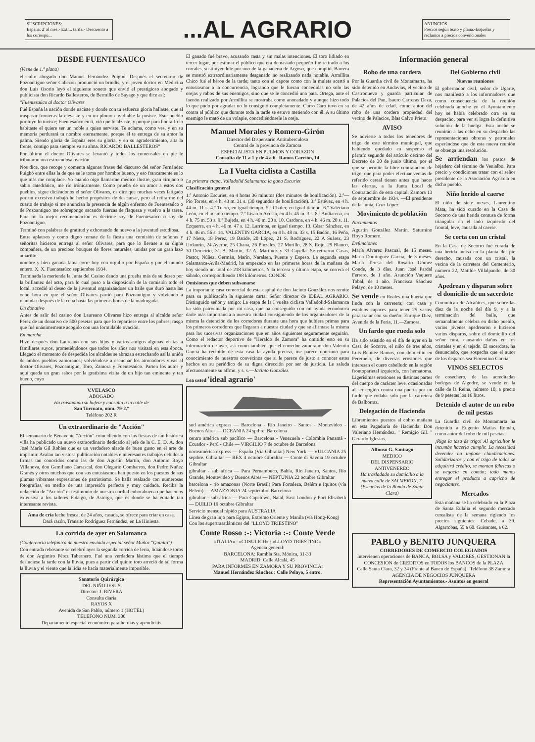SUSCRIPCIONES:
España: 2' al mes.- Extr... tarifa.- Descuento a los correspo...
...AL AGRARIO
ANUNCIOS
Precios según texto y plana.-Esquelas y reclamos a precios convencionales
DESDE FUENTESAUCO
(Viene de 1.ª plana)
el culto abogado don Manuel Fernández Puigbó. Después el secretario de Pozoantiguo señor Cabezón pronunció un brindis, y el joven doctor en Medicina don Luis Osorio leyó el siguiente soneto que envió el prestigioso abogado y publicista don Ricardo Ballesteros, de Bermillo de Sayago y que dice así:
"Fuentesaúco al doctor Olivares
Fué España la nación donde naciste y donde con tu esfuerzo gloria hallaste, que al traspasar fronteras la elevaste y en un plomo envidiable la pusiste. Este pueblo por tuyo lo tuviste; Fuentesaúco en ti, vió que lo alzaste, y porque para honrarlo lo habitaste el quiere ser un noble a quien serviste. Te aclama, como ves, y en su memoria perdurará tu nombre eternamente, porque él te entrega de su amor la palma. Siendo gloria de España eres su gloria, y en su agradecimiento, alta la frente, contigo para siempre va su alma. RICARDO BALLESTEROS"
Por último el doctor Olivares se levantó y todos los comensales en pie le tributaron una estruendosa ovación.
Nos dice, que recoge y comenta algunas frases del discurso del señor Fernández Puigbó entre ellas la de que se le toma por hombre bueno, y eso francamente es lo que más me complace. Yo cuando oigo llamarme médico ilustre, gran cirujano o sabio catedrático, me río irónicamente. Como prueba de un amor a estos dos pueblos, sigue diciéndonos el señor Olivares, os diré que muchas veces fatigado por un excesivo trabajo he hecho propósitos de descansar, pero al retirarme del cuarto de trabajo si me anuncian la presencia de algún enfermo de Fuentesaúco o de Pozoantiguo me sobrepongo sacando fuerzas de flaqueza y vuelvo a la tarea. Para mi la mejor recomendación es decirme soy de Fuentesaúco o soy de Pozoantiguo.
Terminó con palabras de gratitud y exhortando de nuevo a la juventud estudiosa.
Entre aplausos y como digno remate de la fiesta una comisión de señoras y señoritas hicieron entrega al señor Olivares, para que lo llevase a su digna compañera, de un precioso bouquet de flores naturales, unidas por un gran lazo amarillo.
nombre y bien ganada fama corre hoy con orgullo por España y por el mundo entero. X. X. Fuentesaúco septiembre 1934.
Terminada la merienda la Junta del Casino dando una prueba más de su deseo por la brillantez del acto, para lo cual puso a la disposición de la comisión todo el local, accedió al deseo de la juventud organizándose un baile que duró hasta las ocho hora en que el señor Olivares partió para Pozoantiguo y volviendo a reanudar después de la cena hasta las primeras horas de la madrugada.
Un donativo
Antes de salir del casino don Laureano Olivares hizo entrega al alcalde señor Pérez de un donativo de 500 pesetas para que lo repartiese entre los pobres; rasgo que fué unánimemente acogido con una formidable ovación.
En marcha
Hizo después don Laureano con sus hijos y varios amigos algunas visitas a familiares suyos, prometiéndonos que todos los años nos visitará en esta época. Llegado el momento de despedida los alcaldes se abrazan estrechando así la unión de ambos pueblos zamoranos; volviéndose a escuchar los atronadores vivas al doctor Olivares, Pozoantiguo, Toro, Zamora y Fuentesaúco. Parten los autos y aquí queda un gran sabor por la gratísima visita de un hijo tan eminente y tan bueno, cuyo
V.VELASCO
ABOGADO
Ha trasladado su bufete y consulta a la calle de
San Torcuato, núm. 79-2.º
Teléfono 202 R
Un extraordinario de "Acción"
El semanario de Benavente "Acción" coincidiendo con las fiestas de tan histórica villa ha publicado un nuevo extraordinario dedicado al jefe de la C. E. D. A. don José María Gil Robles que es un verdadero alarde de buen gusto en el arte de imprimir. Avalan tan vistosa publicación notables e interesantes trabajos debidos a firmas tan conocidos como las de don Agustín Martín, don Antonio Royo Villanova, don Gemiliano Carrascal, don Olegario Comharros, don Pedro Nuñez Granés y otros muchos que con sus entusiasmos han puesto en los puestos de sus plumas vibrantes expresiones de patriotismo. Se halla realzado con numerosas fotografías, en medio de una impresión perfecta y muy cuidada. Reciba la redacción de "Acción" el testimonio de nuestra cordial enhorabuena que hacemos extensiva a los talleres Fidalgo, de Astorga, que es donde se ha editado tan interesante revista.
Ama de cría leche fresca, de 24 años, casada, se ofrece para criar en casa. Dará razón, Tránsito Rodríguez Fernández, en La Hiniesta.
La corrida de ayer en Salamanca
(Conferencia telefónica de nuestro enviado especial señor Muñoz "Quinito")
Con entrada rebosante se celebró ayer la segunda corrida de feria, lidiándose toros de don Argimiro Pérez Tabernero. Fué una verdadera lástima que el tiempo desluciese la tarde con la lluvia, pues a partir del quinto toro arreció de tal forma la lluvia y el viento que la lidia se hacía materialmente imposible.
Sanatorio Quirúrgico
DEL NIÑO JESUS
Director: J. RIVERA
Consulta diaria
RAYOS X
Avenida de San Pablo, número 1 (HOTEL)
TELEFONO NUM. 300
Departamento especial económico para hernias y apendicitis
El ganado fué bravo, acusando casta y sin malas intenciones. El toro lidiado en tercer lugar, por estimar el público que era demasiado pequeño fué retirado a los corrales, sustituyéndole por uno de la ganadería de Argoso, que cumplió. Barrera se mostró extraordinariamente desganado no realizando nada notable. Armillita Chico fué el héroe de la tarde; tanto con el capote como con la muleta acertó a entusiasmar a la concurrencia, logrando que le fueran concedidas no solo las orejas y rabos de sus enemigos, sino que se le concedió una pata. Ortega, ante el faenón realizado por Armillita se mostraba como anonadado y aunque hizo todo lo que pudo por agradar no lo consiguió completamente. Curro Caro tuvo en su contra al público que durante toda la tarde se estuvo metiendo con él. A su último enemigo le mató de un volapie, concediéndosele la oreja.
Manuel Morales y Romero-Girón
Director del Dispensario Antituberculoso
Central de la provincia de Zamora
ESPECIALISTA EN PULMON Y CORAZON
Consulta de 11 a 1 y de 4 a 6 Ramos Carrión, 14
La I Vuelta ciclista a Castilla
La primera etapa, Valladolid Salamanca la gana Escuriet
Clasificación general
1.º Antonio Escuriet, en 4 horas 36 minutos (dos minutos de bonificación). 2.º—Pío Torres, en 4 h. 43 m. 31 s. (30 segundos de bonificación). 3.º Estévez, en 4 h. 44 m. 11 s. 4.º Tuero, en igual tiempo. 5.º Chafer, en igual tiempo. 6.º Valeriano León, en el mismo tiempo. 7.º Lisardo Acosta, en 4 h. 45 m. 3 s. 8.º Andiarena, en 4 h. 75 m. 53 s. 9.º Bujeda, en 4 h. 46 m. 20 s. 10. Cardona, en 4 h. 46 m. 20 s. 11. Ezquerra, en 4 h. 46 m. 47 s. 12. Larrinoa, en igual tiempo. 13. César Sánzhez, en 4 h. 46 m. 56 s. 14. VALENTIN GARCIA, en 4 h. 48 m. 33 s. 15 Badón, 16 Peña, 17 Nieto, 18 Perez, 19 Batide, 20 López, 21 S. Rodríguez, 22 A Suárez, 23 Urdanrin, 24 Ayerbe, 25 Chana, 26 Pinzales, 27 Murillo, 28 S. Rojo, 29 Blanco, 30 Demetrio, 31 B. Martín, 32 A. Martínez y 33 Capella. Se retiraron Casas, Pastor, Núñez, Germán, Marín, Naralsen, Puente y Espeso. La segunda etapa Salamanca-Avila-Madrid, ha empezado en las primeras horas de la mañana de hoy siendo un total de 218 kilómetros. Y la tercera y última etapa, se correrá el sábado, correspondiendo 198 kilómetros. CONDE
Omisiones que deben subsanarse
La importante casa comercial de esta capital de don Jacinto González nos remite para su publicación la siguiente carta: Señor director de IDEAL AGRARIO. Distinguido señor y amigo: La etapa de la I vuelta ciclista Valladolid-Salamanca ha sido patrocinada por mi casa, que ha conseguido con mi ayuda económica darle más importancia a nuestra ciudad consiguiendo de los organizadores de la misma la detención de los corredores durante una hora que hubiera primas para los primeros corredores que llegaran a nuestra ciudad y que se afirmase la misma para las sucesivas organizaciones que en años siguientes seguramente seguirán. Como el redactor deportivo de "Heraldo de Zamora" ha omitido esto en su información de ayer, así como también que el corredor zamorano don Valentín García ha recibido de esta casa la ayuda precisa, me parece oportuno para conocimiento de nuestros convecinos que si le parece de justo a conocer estos hechos en su periódico de su digna dirección por ser de justicia. Le saluda afectuosamente su affmo. y s. s.—Jacinto González.
Lea usted 'ideal agrario'
sud américa express — Barcelona - Río Janeiro - Santos - Montevideo - Buenos Aires — OCEANIA 24 sptbre. Barcelona
centro américa sub pacífico — Barcelona - Venezuela - Colombia Panamá - Ecuador - Perú - Chile — VIRGILIO 7 de octubre de Barcelona
norteamérica express — España (Vía Gibraltar) New York — VULCANIA 25 septbre. Gibraltar — REX 4 octubre Gibraltar — Conte di Savoia 19 octubre Gibraltar
gibraltar - sub africa — Para Pernambuco, Bahía, Río Janeiro, Santos, Río Grande, Montevideo y Buenos Aires — NEPTUNIA 22 octubre Gibraltar
barcelona - río amazonas (Norte Brasil) Para Fortaleza, Belém e Iquitos (vía Belem) — AMAZZONIA 24 septiembre Barcelona
gibraltar - sub africa — Para Capetown, Natal, East London y Port Elisabeth — DUILIO 19 octubre Gibraltar
Servicio mensual rápido para AUSTRALIA
Línea de gran lujo para Egipto, Extremo Oriente y Manila (vía Hong-Kong)
Con los supertrasatlánticos del "LLOYD TRIESTINO"
Conte Rosso :-: Victoria :-: Conte Verde
«ITALIA» : «COSULICH» : «LLOYD TRIESTINO»
Agencia general:
BARCELONA: Rambla Sta. Mónica, 31-33
MADRID: Calle Alcalá, 45
PARA INFORMES EN ZAMORA Y SU PROVINCIA:
Manuel Hernández Sánchez : Calle Pelayo, 5 entro.
Información general
Robo de una cordera
Por la Guardia civil de Montamarta, ha sido detenido en Andavías, el vecino de Castronuevo y guarda particular de Palacios del Pan, Isauro Carreras Deza, de 42 años de edad, como autor del robo de una cordera propiedad del vecino de Palacios, Blas Calvo Prieto.
AVISO
Se advierte a todos los tenedores de trigo de este término municipal, que habiendo quedado en suspenso el párrafo segundo del artículo décimo del Decreto de 30 de junio último, por el que se permite la libre contratación de trigo, que para poder efectuar ventas de referido cereal tienen antes que hacer las ofertas, a la Junta Local de Contratación de esta capital. Zamora 13 de septiembre de 1934. —El presidente de la Junta, Cruz López.
Movimiento de población
Nacimientos
Agustín González Martín. Saturnino Hoyo Romero.
Defunciones
María Alvarez Pascual, de 15 meses. María Domínguez García, de 3 meses. María Teresa del Rosario Gómez Conde, de 3 días. Juan José Pardal Ferrero, de 1 año. Asunción Vaquero Tobal, de 1 año. Francisca Sánchez Pelayo, de 10 meses.
Se vende en Roales una huerta que linda con la carretera; con casa y establos capaces para tener 25 vacas; para tratar con su dueño: Enrique Díez, Avenida de la Feria, 11.—Zamora.
Un fardo que rueda solo
Ha sido asistido en el día de ayer en la Casa de Socorro, el niño de tres años, Luis Benítez Ramos, con domicilio en Pereruela, de diversas erosiones que interesan el cuero cabelludo en la región frontoparietal izquierda, con hematoma. Ligerísimas erosiones en distintas partes del cuerpo de carácter leve, ocasionadas al ser cogido contra una puerta por un fardo que rodaba solo por la carretera de Balborraz.
Delegación de Hacienda
Libramientos puestos al cobro mañana en esta Pagaduría de Hacienda: Don Valeriano Hernández. " Remigio Gil. " Gerardo Iglesias.
Alfonso G. Santiago
MEDICO
DEL DISPENSARIO ANTIVENEREO
Ha trasladado su domicilio a la nueva calle de SALMERON, 7. (Escuelas de la Ronda de Santa Clara)
Del Gobierno civil
Nuevas reuniones
El gobernador civil, señor de Ugarte, nos manifestó a los informadores que como consecuencia de la reunión celebrada anoche en el Ayuntamiento hoy se había celebrado otra en su despacho, para ver si logra la definitiva solución de la huelga. Esta noche se reunirán a las ocho en su despacho las representaciones obreras y patronales esperándose que de esta nueva reunión se obtenga una resolución.
Se arriendan los pastos de hojadero del término de Venialbo. Para precio y condiciones tratar con el señor presidente de la Asociación Agrícola en dicho pueblo.
Niño herido al caerse
El niño de siete meses, Laurentino Mata, ha sido curado en la Casa de Socorro de una herida contusa de forma triangular en el lado izquierdo del frontal, leve, causada al caerse.
Se corta con un cristal
En la Casa de Socorro fué curada de una herida incisa en la planta del pie derecho, causada con un cristal, la vecina de la carretera del Cementerio, número 22, Matilde Villalpando, de 30 años.
Apedrean y disparan sobre el domicilio de un sacerdote
Comunican de Alcañices, que sobre las diez de la noche del día 9, y a la terminación del baile, que semanalmente celebra en dicho pueblo, varios jóvenes apedrearon e hicieron varios disparos, sobre el domicilio del señor cura, causando daños en los cristales y en el tejado. El sacerdote, ha denunciado, que sospecha que el autor de los disparos sea Florentino García.
VINOS SELECTOS
de cosechero, de las acreditadas bodegas de Algodre, se vende en la calle de la Reina, número 10, a precio de 9 pesetas los 16 litros.
Detenido el autor de un robo de mil pestas
La Guardia civil de Montamarta ha detenido a Eugenio Matías Román, como autor del robo de mil pesetas.
¡Rige la tasa de trigo! Al agricultor le incumbe hacerla cumplir. La necesidad devender no impone claudicaciones. Solidarizaros y con el trigo de todos se adquirirá crédito, se montan fábricas o se negocia en común; todo menos entregar el producto a capricho de negociantes.
Mercados
Esta mañana se ha celebrado en la Plaza de Santa Eulalia el segundo mercado cerealista de la semana rigiendo los precios siguientes: Cebade, a 39. Algarrobas, 55 a 60. Guisantes, a 62.
PABLO y BENITO JUNQUERA
CORREDORES DE COMERCIO COLEGIADOS
Intervienen operaciones de BANCA, BOLSA y VALORES, GESTIONAN la CONCESION de CREDITOS en TODOS los BANCOS de la PLAZA
Calle Santa Clara, 32 y 34 (Frente al Banco de España) Teléfono 38 Zamora
AGENCIA DE NEGOCIOS JUNQUERA
Representación Ayuntamientos.- Asuntos en general